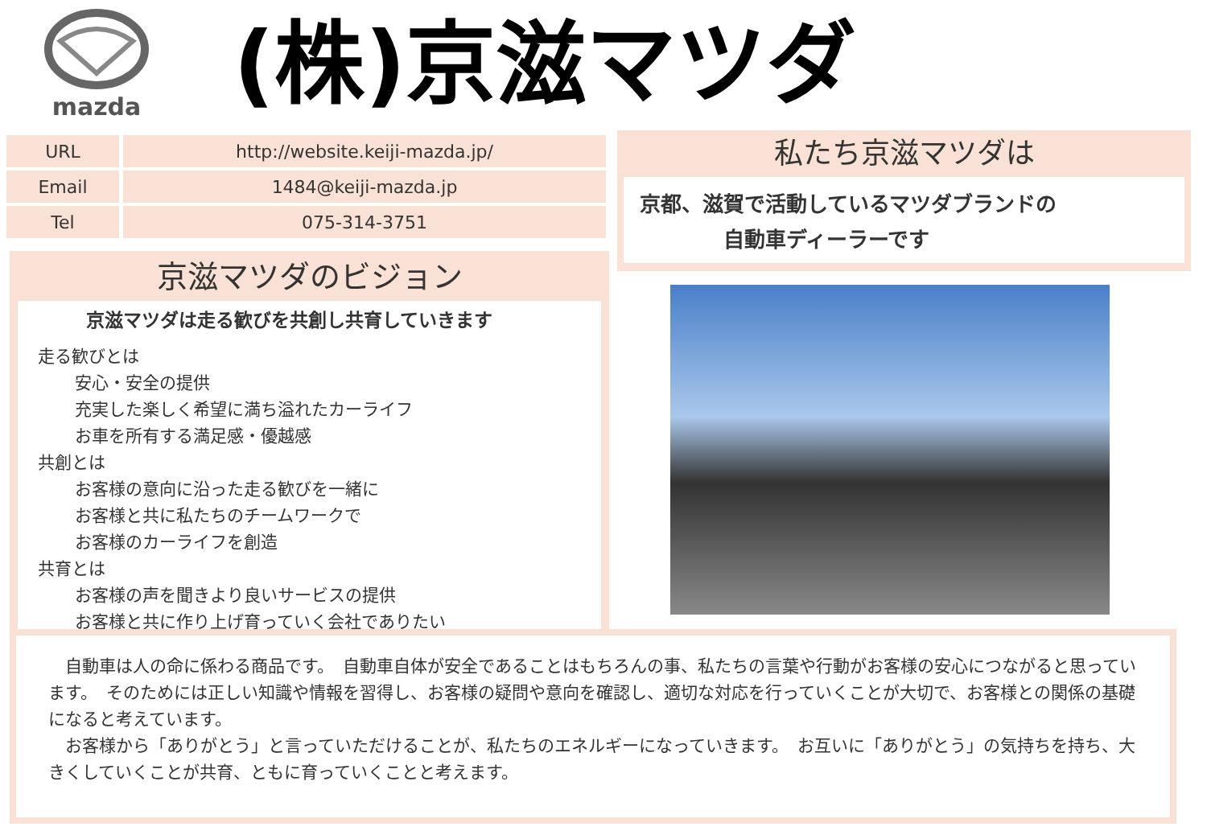mazda
(株)京滋マツダ
| URL | http://website.keiji-mazda.jp/ |
| Email | 1484@keiji-mazda.jp |
| Tel | 075-314-3751 |
私たち京滋マツダは
京都、滋賀で活動しているマツダブランドの
自動車ディーラーです
京滋マツダのビジョン
京滋マツダは走る歓びを共創し共育していきます
走る歓びとは
安心・安全の提供
充実した楽しく希望に満ち溢れたカーライフ
お車を所有する満足感・優越感
共創とは
お客様の意向に沿った走る歓びを一緒に
お客様と共に私たちのチームワークで
お客様のカーライフを創造
共育とは
お客様の声を聞きより良いサービスの提供
お客様と共に作り上げ育っていく会社でありたい
　自動車は人の命に係わる商品です。　自動車自体が安全であることはもちろんの事、私たちの言葉や行動がお客様の安心につながると思っています。　そのためには正しい知識や情報を習得し、お客様の疑問や意向を確認し、適切な対応を行っていくことが大切で、お客様との関係の基礎になると考えています。
　お客様から「ありがとう」と言っていただけることが、私たちのエネルギーになっていきます。　お互いに「ありがとう」の気持ちを持ち、大きくしていくことが共育、ともに育っていくことと考えます。